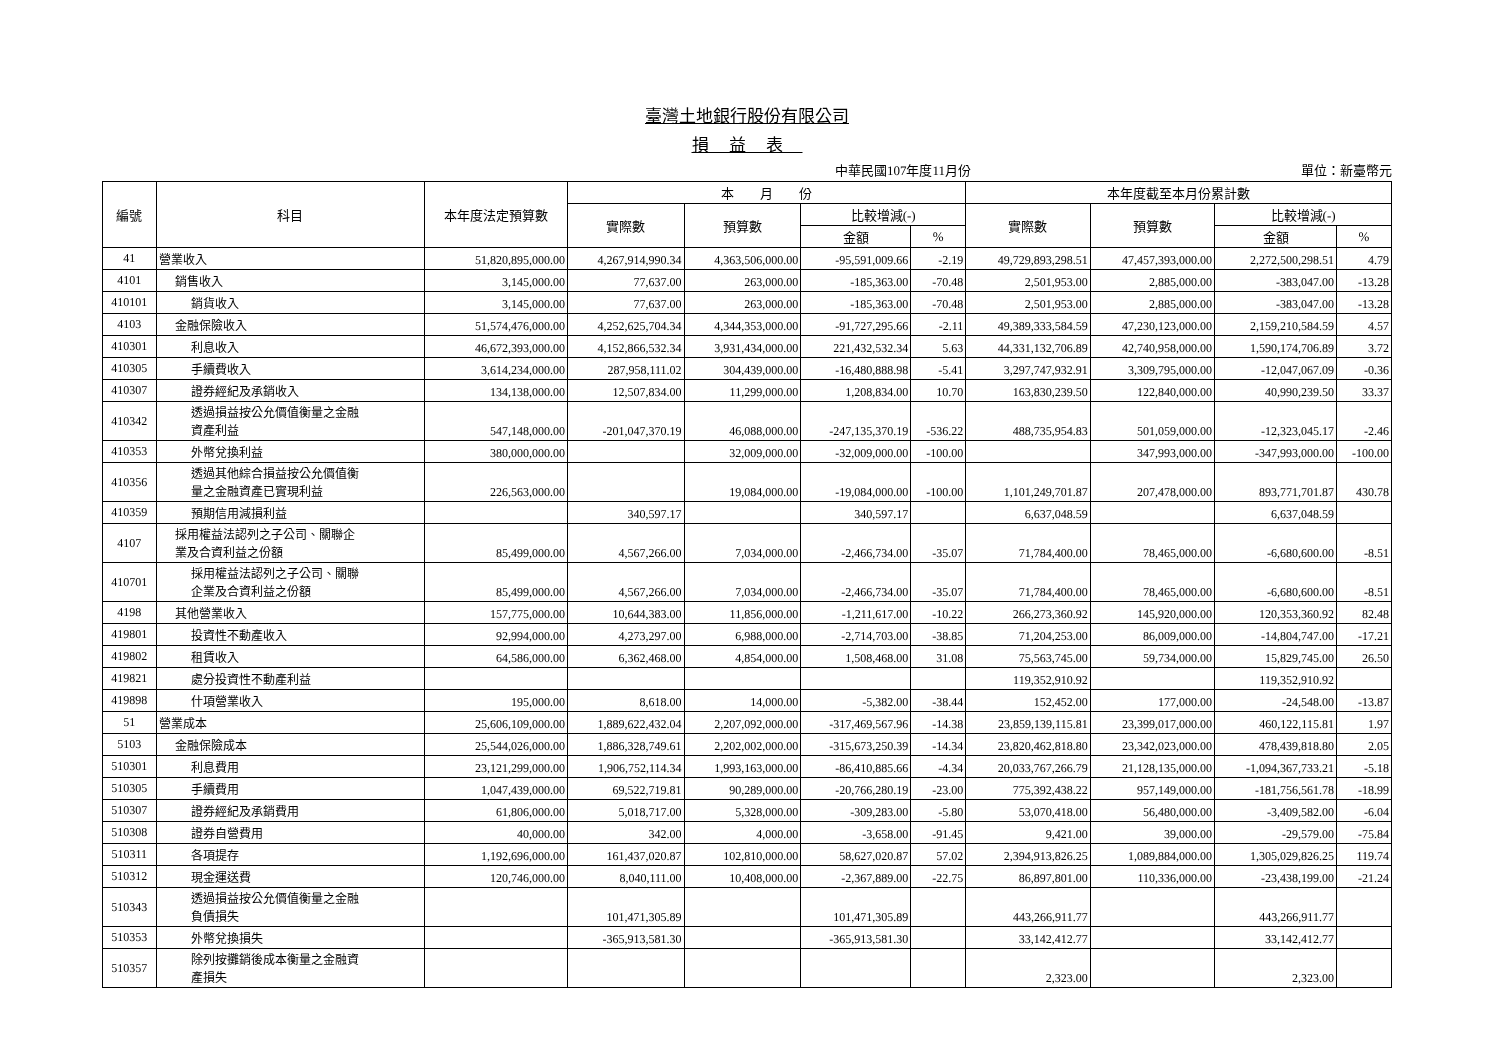臺灣土地銀行股份有限公司
損益表
中華民國107年度11月份 單位：新臺幣元
| 編號 | 科目 | 本年度法定預算數 | 本 月 份 | | | | 本年度截至本月份累計數 | | | |
| --- | --- | --- | --- | --- | --- | --- | --- | --- | --- | --- |
| | | | 實際數 | 預算數 | 比較增減(-) | | 實際數 | 預算數 | 比較增減(-) | |
| | | | | | 金額 | % | | | 金額 | % |
| 41 | 營業收入 | 51,820,895,000.00 | 4,267,914,990.34 | 4,363,506,000.00 | -95,591,009.66 | -2.19 | 49,729,893,298.51 | 47,457,393,000.00 | 2,272,500,298.51 | 4.79 |
| 4101 | 銷售收入 | 3,145,000.00 | 77,637.00 | 263,000.00 | -185,363.00 | -70.48 | 2,501,953.00 | 2,885,000.00 | -383,047.00 | -13.28 |
| 410101 | 銷貨收入 | 3,145,000.00 | 77,637.00 | 263,000.00 | -185,363.00 | -70.48 | 2,501,953.00 | 2,885,000.00 | -383,047.00 | -13.28 |
| 4103 | 金融保險收入 | 51,574,476,000.00 | 4,252,625,704.34 | 4,344,353,000.00 | -91,727,295.66 | -2.11 | 49,389,333,584.59 | 47,230,123,000.00 | 2,159,210,584.59 | 4.57 |
| 410301 | 利息收入 | 46,672,393,000.00 | 4,152,866,532.34 | 3,931,434,000.00 | 221,432,532.34 | 5.63 | 44,331,132,706.89 | 42,740,958,000.00 | 1,590,174,706.89 | 3.72 |
| 410305 | 手續費收入 | 3,614,234,000.00 | 287,958,111.02 | 304,439,000.00 | -16,480,888.98 | -5.41 | 3,297,747,932.91 | 3,309,795,000.00 | -12,047,067.09 | -0.36 |
| 410307 | 證券經紀及承銷收入 | 134,138,000.00 | 12,507,834.00 | 11,299,000.00 | 1,208,834.00 | 10.70 | 163,830,239.50 | 122,840,000.00 | 40,990,239.50 | 33.37 |
| 410342 | 透過損益按公允價值衡量之金融 資產利益 | 547,148,000.00 | -201,047,370.19 | 46,088,000.00 | -247,135,370.19 | -536.22 | 488,735,954.83 | 501,059,000.00 | -12,323,045.17 | -2.46 |
| 410353 | 外幣兌換利益 | 380,000,000.00 | | 32,009,000.00 | -32,009,000.00 | -100.00 | | 347,993,000.00 | -347,993,000.00 | -100.00 |
| 410356 | 透過其他綜合損益按公允價值衡 量之金融資產已實現利益 | 226,563,000.00 | | 19,084,000.00 | -19,084,000.00 | -100.00 | 1,101,249,701.87 | 207,478,000.00 | 893,771,701.87 | 430.78 |
| 410359 | 預期信用減損利益 | | 340,597.17 | | 340,597.17 | | 6,637,048.59 | | 6,637,048.59 | |
| 4107 | 採用權益法認列之子公司、關聯企 業及合資利益之份額 | 85,499,000.00 | 4,567,266.00 | 7,034,000.00 | -2,466,734.00 | -35.07 | 71,784,400.00 | 78,465,000.00 | -6,680,600.00 | -8.51 |
| 410701 | 採用權益法認列之子公司、關聯 企業及合資利益之份額 | 85,499,000.00 | 4,567,266.00 | 7,034,000.00 | -2,466,734.00 | -35.07 | 71,784,400.00 | 78,465,000.00 | -6,680,600.00 | -8.51 |
| 4198 | 其他營業收入 | 157,775,000.00 | 10,644,383.00 | 11,856,000.00 | -1,211,617.00 | -10.22 | 266,273,360.92 | 145,920,000.00 | 120,353,360.92 | 82.48 |
| 419801 | 投資性不動產收入 | 92,994,000.00 | 4,273,297.00 | 6,988,000.00 | -2,714,703.00 | -38.85 | 71,204,253.00 | 86,009,000.00 | -14,804,747.00 | -17.21 |
| 419802 | 租賃收入 | 64,586,000.00 | 6,362,468.00 | 4,854,000.00 | 1,508,468.00 | 31.08 | 75,563,745.00 | 59,734,000.00 | 15,829,745.00 | 26.50 |
| 419821 | 處分投資性不動產利益 | | | | | | 119,352,910.92 | | 119,352,910.92 | |
| 419898 | 什項營業收入 | 195,000.00 | 8,618.00 | 14,000.00 | -5,382.00 | -38.44 | 152,452.00 | 177,000.00 | -24,548.00 | -13.87 |
| 51 | 營業成本 | 25,606,109,000.00 | 1,889,622,432.04 | 2,207,092,000.00 | -317,469,567.96 | -14.38 | 23,859,139,115.81 | 23,399,017,000.00 | 460,122,115.81 | 1.97 |
| 5103 | 金融保險成本 | 25,544,026,000.00 | 1,886,328,749.61 | 2,202,002,000.00 | -315,673,250.39 | -14.34 | 23,820,462,818.80 | 23,342,023,000.00 | 478,439,818.80 | 2.05 |
| 510301 | 利息費用 | 23,121,299,000.00 | 1,906,752,114.34 | 1,993,163,000.00 | -86,410,885.66 | -4.34 | 20,033,767,266.79 | 21,128,135,000.00 | -1,094,367,733.21 | -5.18 |
| 510305 | 手續費用 | 1,047,439,000.00 | 69,522,719.81 | 90,289,000.00 | -20,766,280.19 | -23.00 | 775,392,438.22 | 957,149,000.00 | -181,756,561.78 | -18.99 |
| 510307 | 證券經紀及承銷費用 | 61,806,000.00 | 5,018,717.00 | 5,328,000.00 | -309,283.00 | -5.80 | 53,070,418.00 | 56,480,000.00 | -3,409,582.00 | -6.04 |
| 510308 | 證券自營費用 | 40,000.00 | 342.00 | 4,000.00 | -3,658.00 | -91.45 | 9,421.00 | 39,000.00 | -29,579.00 | -75.84 |
| 510311 | 各項提存 | 1,192,696,000.00 | 161,437,020.87 | 102,810,000.00 | 58,627,020.87 | 57.02 | 2,394,913,826.25 | 1,089,884,000.00 | 1,305,029,826.25 | 119.74 |
| 510312 | 現金運送費 | 120,746,000.00 | 8,040,111.00 | 10,408,000.00 | -2,367,889.00 | -22.75 | 86,897,801.00 | 110,336,000.00 | -23,438,199.00 | -21.24 |
| 510343 | 透過損益按公允價值衡量之金融 負債損失 | | 101,471,305.89 | | 101,471,305.89 | | 443,266,911.77 | | 443,266,911.77 | |
| 510353 | 外幣兌換損失 | | -365,913,581.30 | | -365,913,581.30 | | 33,142,412.77 | | 33,142,412.77 | |
| 510357 | 除列按攤銷後成本衡量之金融資 產損失 | | | | | | 2,323.00 | | 2,323.00 | |